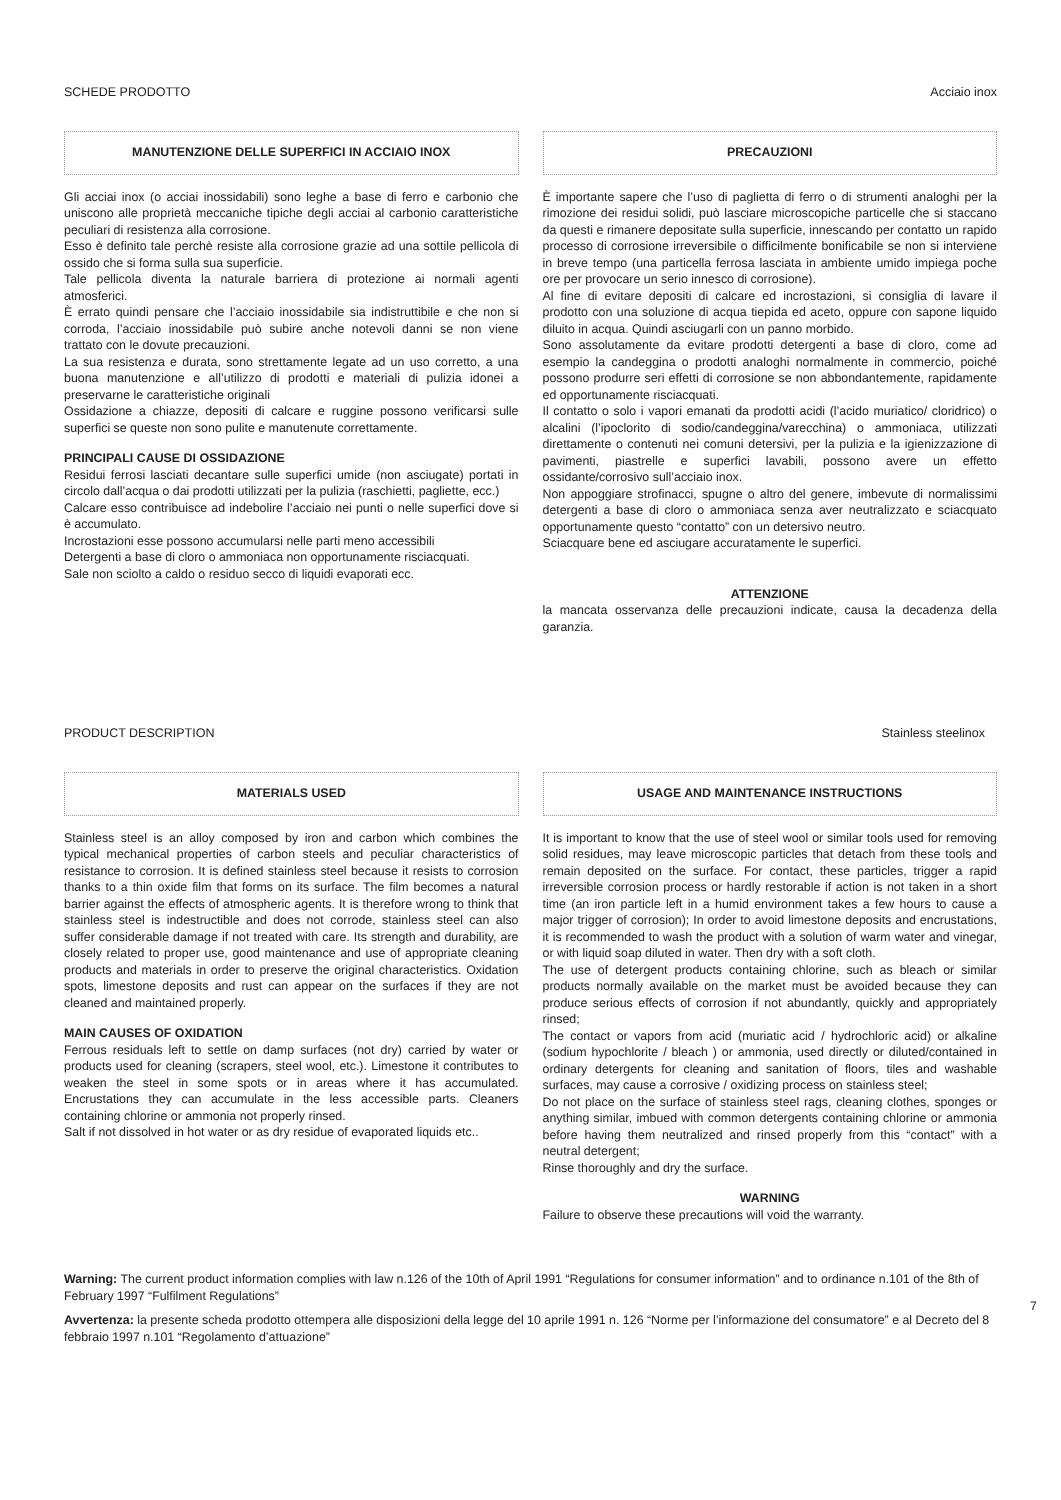SCHEDE PRODOTTO Acciaio inox
MANUTENZIONE DELLE SUPERFICI IN ACCIAIO INOX
Gli acciai inox (o acciai inossidabili) sono leghe a base di ferro e carbonio che uniscono alle proprietà meccaniche tipiche degli acciai al carbonio caratteristiche peculiari di resistenza alla corrosione.
Esso è definito tale perchè resiste alla corrosione grazie ad una sottile pellicola di ossido che si forma sulla sua superficie.
Tale pellicola diventa la naturale barriera di protezione ai normali agenti atmosferici.
È errato quindi pensare che l’acciaio inossidabile sia indistruttibile e che non si corroda, l’acciaio inossidabile può subire anche notevoli danni se non viene trattato con le dovute precauzioni.
La sua resistenza e durata, sono strettamente legate ad un uso corretto, a una buona manutenzione e all’utilizzo di prodotti e materiali di pulizia idonei a preservarne le caratteristiche originali
Ossidazione a chiazze, depositi di calcare e ruggine possono verificarsi sulle superfici se queste non sono pulite e manutenute correttamente.
PRINCIPALI CAUSE DI OSSIDAZIONE
Residui ferrosi lasciati decantare sulle superfici umide (non asciugate) portati in circolo dall’acqua o dai prodotti utilizzati per la pulizia (raschietti, pagliette, ecc.)
Calcare esso contribuisce ad indebolire l’acciaio nei punti o nelle superfici dove si è accumulato.
Incrostazioni esse possono accumularsi nelle parti meno accessibili
Detergenti a base di cloro o ammoniaca non opportunamente risciacquati.
Sale non sciolto a caldo o residuo secco di liquidi evaporati ecc.
PRECAUZIONI
È importante sapere che l’uso di paglietta di ferro o di strumenti analoghi per la rimozione dei residui solidi, può lasciare microscopiche particelle che si staccano da questi e rimanere depositate sulla superficie, innescando per contatto un rapido processo di corrosione irreversibile o difficilmente bonificabile se non si interviene in breve tempo (una particella ferrosa lasciata in ambiente umido impiega poche ore per provocare un serio innesco di corrosione).
Al fine di evitare depositi di calcare ed incrostazioni, si consiglia di lavare il prodotto con una soluzione di acqua tiepida ed aceto, oppure con sapone liquido diluito in acqua. Quindi asciugarli con un panno morbido.
Sono assolutamente da evitare prodotti detergenti a base di cloro, come ad esempio la candeggina o prodotti analoghi normalmente in commercio, poiché possono produrre seri effetti di corrosione se non abbondantemente, rapidamente ed opportunamente risciacquati.
Il contatto o solo i vapori emanati da prodotti acidi (l’acido muriatico/ cloridrico) o alcalini (l’ipoclorito di sodio/candeggina/varecchina) o ammoniaca, utilizzati direttamente o contenuti nei comuni detersivi, per la pulizia e la igienizzazione di pavimenti, piastrelle e superfici lavabili, possono avere un effetto ossidante/corrosivo sull’acciaio inox.
Non appoggiare strofinacci, spugne o altro del genere, imbevute di normalissimi detergenti a base di cloro o ammoniaca senza aver neutralizzato e sciacquato opportunamente questo “contatto” con un detersivo neutro.
Sciacquare bene ed asciugare accuratamente le superfici.
ATTENZIONE
la mancata osservanza delle precauzioni indicate, causa la decadenza della garanzia.
PRODUCT DESCRIPTION Stainless steelinox
MATERIALS USED
Stainless steel is an alloy composed by iron and carbon which combines the typical mechanical properties of carbon steels and peculiar characteristics of resistance to corrosion. It is defined stainless steel because it resists to corrosion thanks to a thin oxide film that forms on its surface. The film becomes a natural barrier against the effects of atmospheric agents. It is therefore wrong to think that stainless steel is indestructible and does not corrode, stainless steel can also suffer considerable damage if not treated with care. Its strength and durability, are closely related to proper use, good maintenance and use of appropriate cleaning products and materials in order to preserve the original characteristics. Oxidation spots, limestone deposits and rust can appear on the surfaces if they are not cleaned and maintained properly.
MAIN CAUSES OF OXIDATION
Ferrous residuals left to settle on damp surfaces (not dry) carried by water or products used for cleaning (scrapers, steel wool, etc.). Limestone it contributes to weaken the steel in some spots or in areas where it has accumulated. Encrustations they can accumulate in the less accessible parts. Cleaners containing chlorine or ammonia not properly rinsed.
Salt if not dissolved in hot water or as dry residue of evaporated liquids etc..
USAGE AND MAINTENANCE INSTRUCTIONS
It is important to know that the use of steel wool or similar tools used for removing solid residues, may leave microscopic particles that detach from these tools and remain deposited on the surface. For contact, these particles, trigger a rapid irreversible corrosion process or hardly restorable if action is not taken in a short time (an iron particle left in a humid environment takes a few hours to cause a major trigger of corrosion); In order to avoid limestone deposits and encrustations, it is recommended to wash the product with a solution of warm water and vinegar, or with liquid soap diluted in water. Then dry with a soft cloth.
The use of detergent products containing chlorine, such as bleach or similar products normally available on the market must be avoided because they can produce serious effects of corrosion if not abundantly, quickly and appropriately rinsed;
The contact or vapors from acid (muriatic acid / hydrochloric acid) or alkaline (sodium hypochlorite / bleach ) or ammonia, used directly or diluted/contained in ordinary detergents for cleaning and sanitation of floors, tiles and washable surfaces, may cause a corrosive / oxidizing process on stainless steel;
Do not place on the surface of stainless steel rags, cleaning clothes, sponges or anything similar, imbued with common detergents containing chlorine or ammonia before having them neutralized and rinsed properly from this “contact” with a neutral detergent;
Rinse thoroughly and dry the surface.
WARNING
Failure to observe these precautions will void the warranty.
Warning: The current product information complies with law n.126 of the 10th of April 1991 “Regulations for consumer information” and to ordinance n.101 of the 8th of February 1997 “Fulfilment Regulations”
Avvertenza: la presente scheda prodotto ottempera alle disposizioni della legge del 10 aprile 1991 n. 126 “Norme per l’informazione del consumatore” e al Decreto del 8 febbraio 1997 n.101 “Regolamento d’attuazione”
7